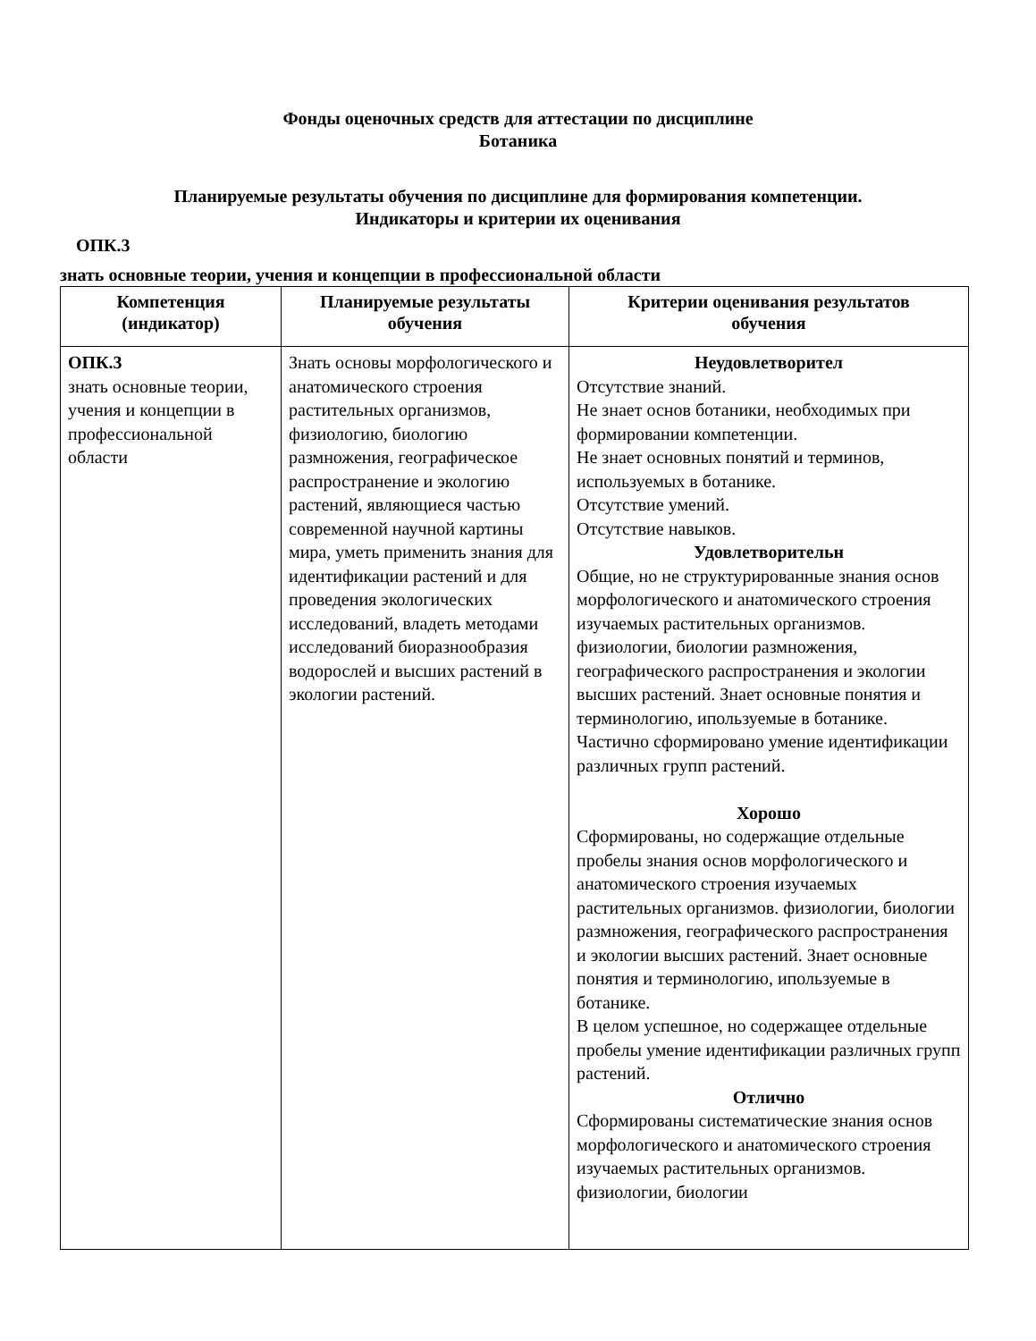Фонды оценочных средств для аттестации по дисциплине
Ботаника
Планируемые результаты обучения по дисциплине для формирования компетенции.
Индикаторы и критерии их оценивания
ОПК.3
знать основные теории, учения и концепции в профессиональной области
| Компетенция (индикатор) | Планируемые результаты обучения | Критерии оценивания результатов обучения |
| --- | --- | --- |
| ОПК.3 знать основные теории, учения и концепции в профессиональной области | Знать основы морфологического и анатомического строения растительных организмов, физиологию, биологию размножения, географическое распространение и экологию растений, являющиеся частью современной научной картины мира, уметь применить знания для идентификации растений и для проведения экологических исследований, владеть методами исследований биоразнообразия водорослей и высших растений в экологии растений. | Неудовлетворител Отсутствие знаний. Не знает основ ботаники, необходимых при формировании компетенции. Не знает основных понятий и терминов, используемых в ботанике. Отсутствие умений. Отсутствие навыков. Удовлетворительн Общие, но не структурированные знания основ морфологического и анатомического строения изучаемых растительных организмов. физиологии, биологии размножения, географического распространения и экологии высших растений. Знает основные понятия и терминологию, ипользуемые в ботанике. Частично сформировано умение идентификации различных групп растений. Хорошо Сформированы, но содержащие отдельные пробелы знания основ морфологического и анатомического строения изучаемых растительных организмов. физиологии, биологии размножения, географического распространения и экологии высших растений. Знает основные понятия и терминологию, ипользуемые в ботанике. В целом успешное, но содержащее отдельные пробелы умение идентификации различных групп растений. Отлично Сформированы систематические знания основ морфологического и анатомического строения изучаемых растительных организмов. физиологии, биологии |